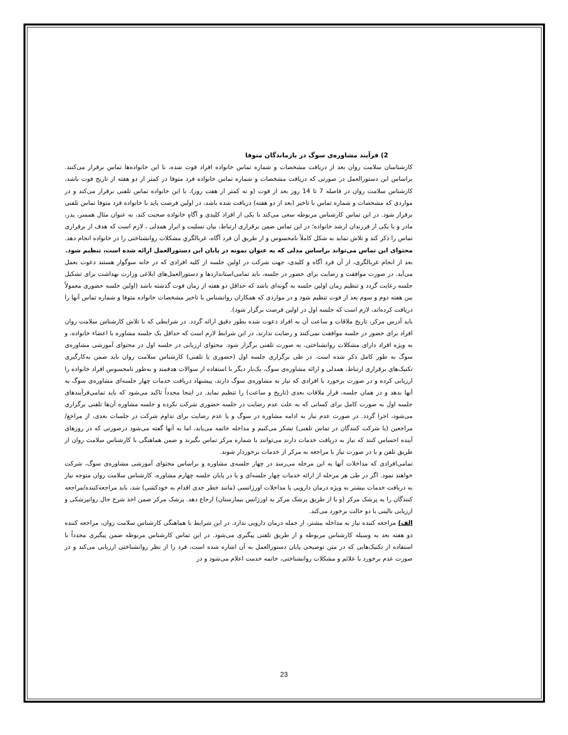2) فرآیند مشاوره‌ی سوگ در بازماندگان متوفا
کارشناسان سلامت روان بعد از دریافت مشخصات و شماره تماس خانواده افراد فوت شده، با این خانواده‌ها تماس برقرار می‌کنند. براساس این دستورالعمل در صورتی که دریافت مشخصات و شماره تماس خانواده فرد متوفا در کمتر از دو هفته از تاریخ فوت باشد، کارشناس سلامت روان در فاصله 7 تا 14 روز بعد از فوت (و نه کمتر از هفت روز)، با این خانواده تماس تلفنی برقرار می‌کند و در مواردی که مشخصات و شماره تماس با تاخیر (بعد از دو هفته) دریافت شده باشد، در اولین فرصت باید با خانواده فرد متوفا تماس تلفنی برقرار شود. در این تماس کارشناس مربوطه سعی می‌کند با یکی از افراد کلیدی و آگاهِ خانواده صحبت کند، به عنوان مثال همسر، پدر، مادر و یا یکی از فرزندان ارشد خانواده؛ در این تماس ضمن برقراری ارتباط، بیان تسلیت و ابراز همدلی ، لازم است که هدف از برقراری تماس را ذکر کند و تلاش نماید به شکل کاملاً نامحسوس و از طریق آن فرد آگاه، غربالگریِ مشکلات روانشناختی را در خانواده انجام دهد. محتوای این تماس می‌تواند براساس مدلی که به عنوان نمونه در پایان این دستورالعمل ارائه شده است، تنظیم شود.
بعد از انجام غربالگری، از آن فرد آگاه و کلیدی، جهت شرکت در اولین جلسه از کلیه افرادی که در خانه سوگوار هستند دعوت بعمل می‌آید. در صورت موافقت و رضایت برای حضور در جلسه، باید تمامی‌استانداردها و دستورالعمل‌های ابلاغی وزارت بهداشت برای تشکیل جلسه رعایت گردد و تنظیم زمان اولین جلسه به گونه‌ای باشد که حداقل دو هفته از زمان فوت گذشته باشد (اولین جلسه حضوری معمولاً بین هفته دوم و سوم بعد از فوت تنظیم شود و در مواردی که همکاران روانشناس با تاخیر مشخصات خانواده متوفا و شماره تماس آنها را دریافت کرده‌اند، لازم است که جلسه اول در اولین فرصت برگزار شود).
باید آدرس مرکز، تاریخ ملاقات و ساعت آن به افراد دعوت شده بطور دقیق ارائه گردد. در شرایطی که با تلاش کارشناس سلامت روان افراد برای حضور در جلسه موافقت نمی‌کنند و رضایت ندارند، در این شرایط لازم است که حداقل یک جلسه مشاوره با اعضاء خانواده، و به ویژه افراد دارای مشکلات روانشناختی، به صورت تلفنی برگزار شود. محتوای ارزیابی در جلسه اول در محتوای آموزشی مشاوره‌ی سوگ به طور کامل ذکر شده است. در طی برگزاری جلسه اول (حضوری یا تلفنی) کارشناس سلامت روان باید ضمن به‌کارگیری تکنیک‌های برقراری ارتباط، همدلی و ارائه مشاوره‌ی سوگ، یک‌بار دیگر با استفاده از سوالات هدفمند و به‌طور نامحسوس افراد خانواده را ارزیابی کرده و در صورت برخورد با افرادی که نیاز به مشاوره‌ی سوگ دارند، پیشنهاد دریافت خدمات چهار جلسه‌ای مشاوره‌ی سوگ به آنها بدهد و در همان جلسه، قرار ملاقات بعدی (تاریخ و ساعت) را تنظیم نماید. در اینجا مجدداً تاکید می‌شود که باید تمامی‌فرآیندهای جلسه اول به صورت کامل برای کسانی که به علت عدم رضایت در جلسه حضوری شرکت نکرده و جلسه مشاوره آن‌ها تلفنی برگزاری می‌شود، اجرا گردد. در صورت عدم نیاز به ادامه مشاوره در سوگ و یا عدم رضایت برای تداوم شرکت در جلسات بعدی، از مراجع/ مراجعین (یا شرکت کنندگان در تماس تلفنی) تشکر می‌کنیم و مداخله خاتمه می‌یابد، اما به آنها گفته می‌شود درصورتی که در روزهای آینده احساس کنند که نیاز به دریافت خدمات دارند می‌توانند با شماره مرکز تماس بگیرند و ضمن هماهنگی با کارشناس سلامت روان از طریق تلفن و یا در صورت نیاز با مراجعه به مرکز از خدمات برخوردار شوند.
تمامی‌افرادی که مداخلات آنها به این مرحله می‌رسد در چهار جلسه‌ی مشاوره و براساس محتوای آموزشی مشاوره‌ی سوگ، شرکت خواهند نمود. اگر در طی هر مرحله از ارائه خدمات چهار جلسه‌ای و یا در پایان جلسه چهارم مشاوره، کارشناس سلامت روان متوجه نیاز به دریافت خدمات بیشتر به ویژه درمان دارویی یا مداخلات اورژانسی (مانند خطر جدی اقدام به خودکشی) شد، باید مراجعه‌کننده/مراجعه کنندگان را به پزشک مرکز (و یا از طریق پزشک مرکز به اورژانس بیمارستان) ارجاع دهد. پزشک مرکز ضمن اخذ شرح حال روانپزشکی و ارزیابی بالینی با دو حالت برخورد می‌کند.
الف) مراجعه کننده نیاز به مداخله بیشتر، از جمله درمان دارویی ندارد. در این شرایط با هماهنگی کارشناس سلامت روان، مراجعه کننده دو هفته بعد به وسیله کارشناس مربوطه و از طریق تلفنی پیگیری می‌شود. در این تماس کارشناس مربوطه ضمن پیگیری مجدداً با استفاده از تکنیک‌هایی که در متن توضیحی پایان دستورالعمل به آن اشاره شده است، فرد را از نظر روانشناختی ارزیابی می‌کند و در صورت عدم برخورد با علائم و مشکلات روانشناختی، خاتمه خدمت اعلام می‌شود و در
23